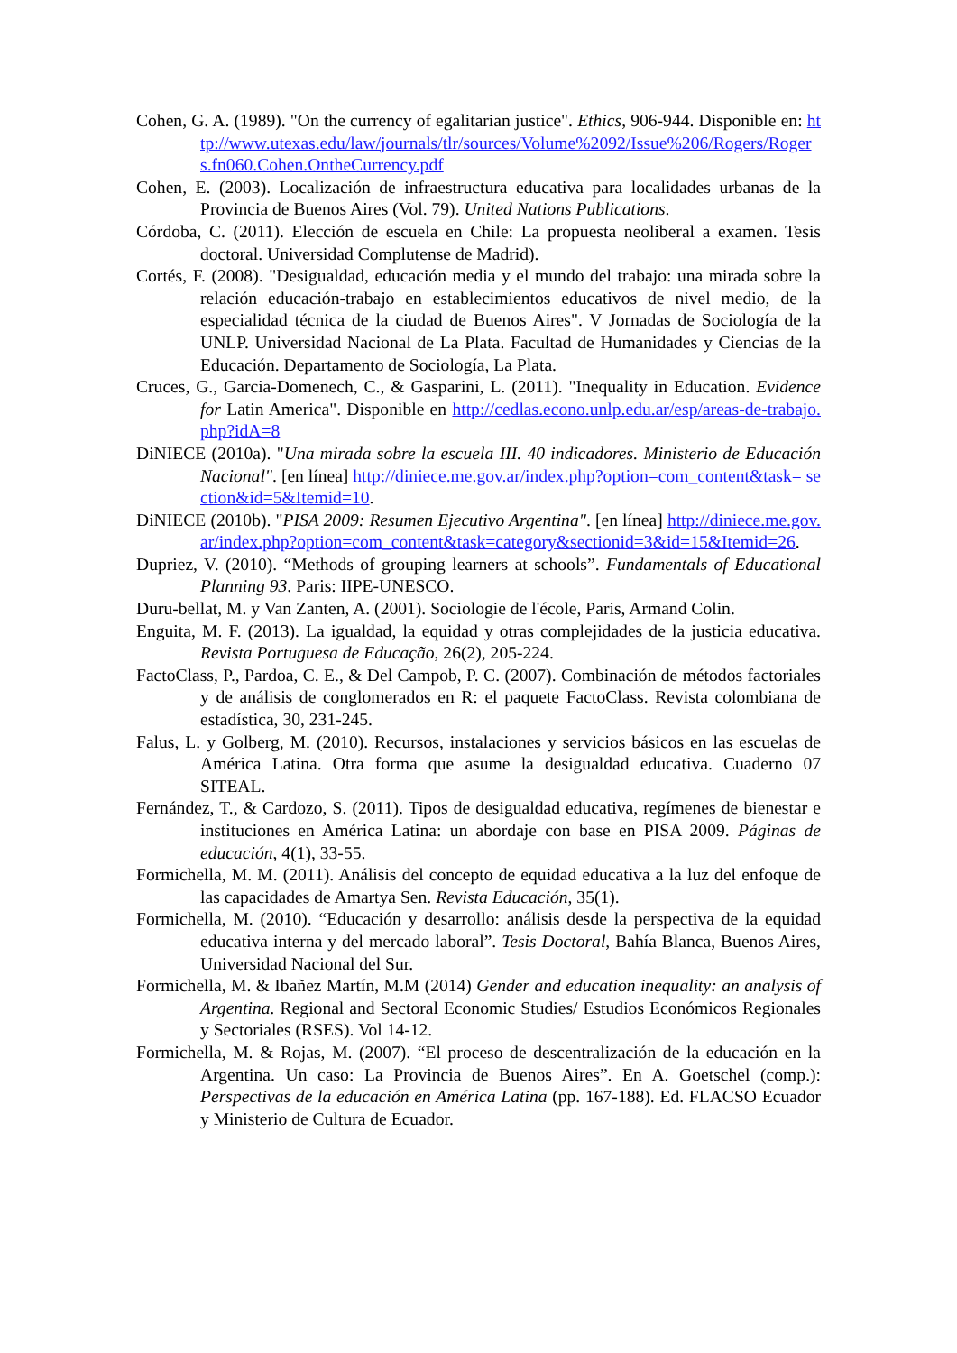Cohen, G. A. (1989). "On the currency of egalitarian justice". Ethics, 906-944. Disponible en: http://www.utexas.edu/law/journals/tlr/sources/Volume%2092/Issue%206/Rogers/Rogers.fn060.Cohen.OntheCurrency.pdf
Cohen, E. (2003). Localización de infraestructura educativa para localidades urbanas de la Provincia de Buenos Aires (Vol. 79). United Nations Publications.
Córdoba, C. (2011). Elección de escuela en Chile: La propuesta neoliberal a examen. Tesis doctoral. Universidad Complutense de Madrid).
Cortés, F. (2008). "Desigualdad, educación media y el mundo del trabajo: una mirada sobre la relación educación-trabajo en establecimientos educativos de nivel medio, de la especialidad técnica de la ciudad de Buenos Aires". V Jornadas de Sociología de la UNLP. Universidad Nacional de La Plata. Facultad de Humanidades y Ciencias de la Educación. Departamento de Sociología, La Plata.
Cruces, G., Garcia-Domenech, C., & Gasparini, L. (2011). "Inequality in Education. Evidence for Latin America". Disponible en http://cedlas.econo.unlp.edu.ar/esp/areas-de-trabajo.php?idA=8
DiNIECE (2010a). "Una mirada sobre la escuela III. 40 indicadores. Ministerio de Educación Nacional". [en línea] http://diniece.me.gov.ar/index.php?option=com_content&task= section&id=5&Itemid=10.
DiNIECE (2010b). "PISA 2009: Resumen Ejecutivo Argentina". [en línea] http://diniece.me.gov.ar/index.php?option=com_content&task=category&sectionid=3&id=15&Itemid=26.
Dupriez, V. (2010). “Methods of grouping learners at schools”. Fundamentals of Educational Planning 93. Paris: IIPE-UNESCO.
Duru-bellat, M. y Van Zanten, A. (2001). Sociologie de l'école, Paris, Armand Colin.
Enguita, M. F. (2013). La igualdad, la equidad y otras complejidades de la justicia educativa. Revista Portuguesa de Educação, 26(2), 205-224.
FactoClass, P., Pardoa, C. E., & Del Campob, P. C. (2007). Combinación de métodos factoriales y de análisis de conglomerados en R: el paquete FactoClass. Revista colombiana de estadística, 30, 231-245.
Falus, L. y Golberg, M. (2010). Recursos, instalaciones y servicios básicos en las escuelas de América Latina. Otra forma que asume la desigualdad educativa. Cuaderno 07 SITEAL.
Fernández, T., & Cardozo, S. (2011). Tipos de desigualdad educativa, regímenes de bienestar e instituciones en América Latina: un abordaje con base en PISA 2009. Páginas de educación, 4(1), 33-55.
Formichella, M. M. (2011). Análisis del concepto de equidad educativa a la luz del enfoque de las capacidades de Amartya Sen. Revista Educación, 35(1).
Formichella, M. (2010). “Educación y desarrollo: análisis desde la perspectiva de la equidad educativa interna y del mercado laboral”. Tesis Doctoral, Bahía Blanca, Buenos Aires, Universidad Nacional del Sur.
Formichella, M. & Ibañez Martín, M.M (2014) Gender and education inequality: an analysis of Argentina. Regional and Sectoral Economic Studies/ Estudios Económicos Regionales y Sectoriales (RSES). Vol 14-12.
Formichella, M. & Rojas, M. (2007). “El proceso de descentralización de la educación en la Argentina. Un caso: La Provincia de Buenos Aires”. En A. Goetschel (comp.): Perspectivas de la educación en América Latina (pp. 167-188). Ed. FLACSO Ecuador y Ministerio de Cultura de Ecuador.